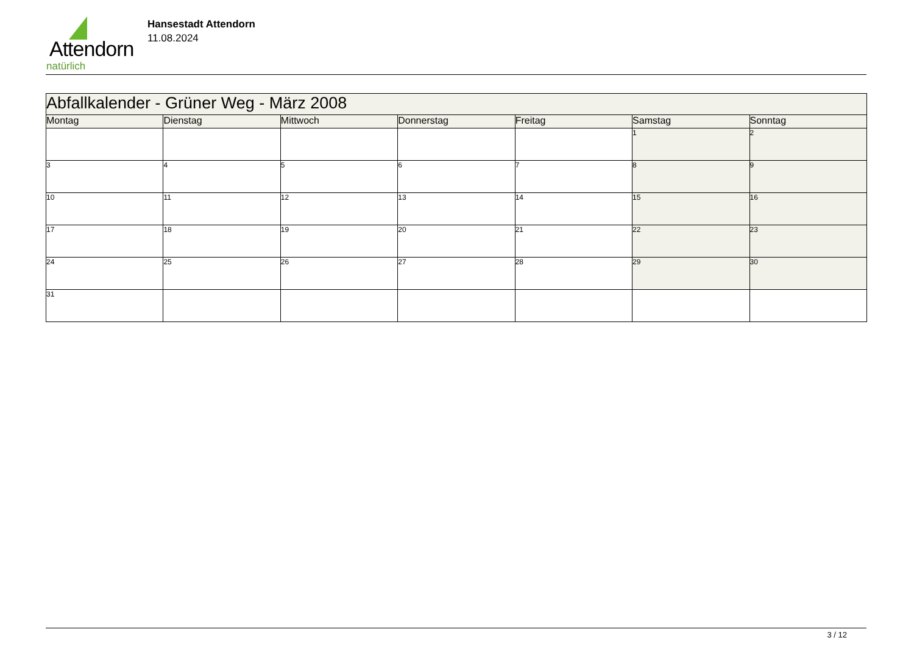Attendorn
natürlich
Hansestadt Attendorn
11.08.2024
| Abfallkalender - Grüner Weg - März 2008 | | | | | | |
| Montag | Dienstag | Mittwoch | Donnerstag | Freitag | Samstag | Sonntag |
| | | | | | 1 | 2 |
| 3 | 4 | 5 | 6 | 7 | 8 | 9 |
| 10 | 11 | 12 | 13 | 14 | 15 | 16 |
| 17 | 18 | 19 | 20 | 21 | 22 | 23 |
| 24 | 25 | 26 | 27 | 28 | 29 | 30 |
| 31 | | | | | | |
3 / 12